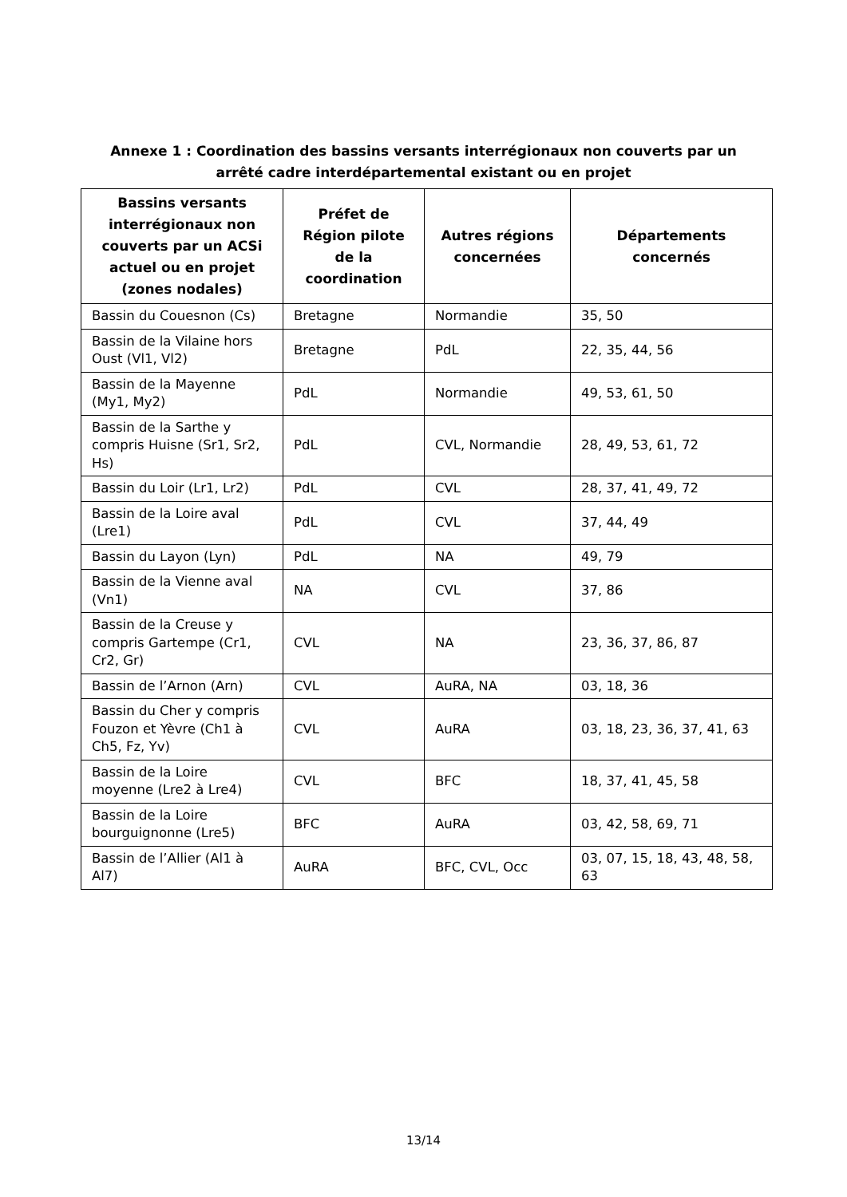Annexe 1 : Coordination des bassins versants interrégionaux non couverts par un
arrêté cadre interdépartemental existant ou en projet
| Bassins versants interrégionaux non couverts par un ACSi actuel ou en projet (zones nodales) | Préfet de Région pilote de la coordination | Autres régions concernées | Départements concernés |
| --- | --- | --- | --- |
| Bassin du Couesnon (Cs) | Bretagne | Normandie | 35, 50 |
| Bassin de la Vilaine hors Oust (Vl1, Vl2) | Bretagne | PdL | 22, 35, 44, 56 |
| Bassin de la Mayenne (My1, My2) | PdL | Normandie | 49, 53, 61, 50 |
| Bassin de la Sarthe y compris Huisne (Sr1, Sr2, Hs) | PdL | CVL, Normandie | 28, 49, 53, 61, 72 |
| Bassin du Loir (Lr1, Lr2) | PdL | CVL | 28, 37, 41, 49, 72 |
| Bassin de la Loire aval (Lre1) | PdL | CVL | 37, 44, 49 |
| Bassin du Layon (Lyn) | PdL | NA | 49, 79 |
| Bassin de la Vienne aval (Vn1) | NA | CVL | 37, 86 |
| Bassin de la Creuse y compris Gartempe (Cr1, Cr2, Gr) | CVL | NA | 23, 36, 37, 86, 87 |
| Bassin de l’Arnon (Arn) | CVL | AuRA, NA | 03, 18, 36 |
| Bassin du Cher y compris Fouzon et Yèvre (Ch1 à Ch5, Fz, Yv) | CVL | AuRA | 03, 18, 23, 36, 37, 41, 63 |
| Bassin de la Loire moyenne (Lre2 à Lre4) | CVL | BFC | 18, 37, 41, 45, 58 |
| Bassin de la Loire bourguignonne (Lre5) | BFC | AuRA | 03, 42, 58, 69, 71 |
| Bassin de l’Allier (Al1 à Al7) | AuRA | BFC, CVL, Occ | 03, 07, 15, 18, 43, 48, 58, 63 |
13/14